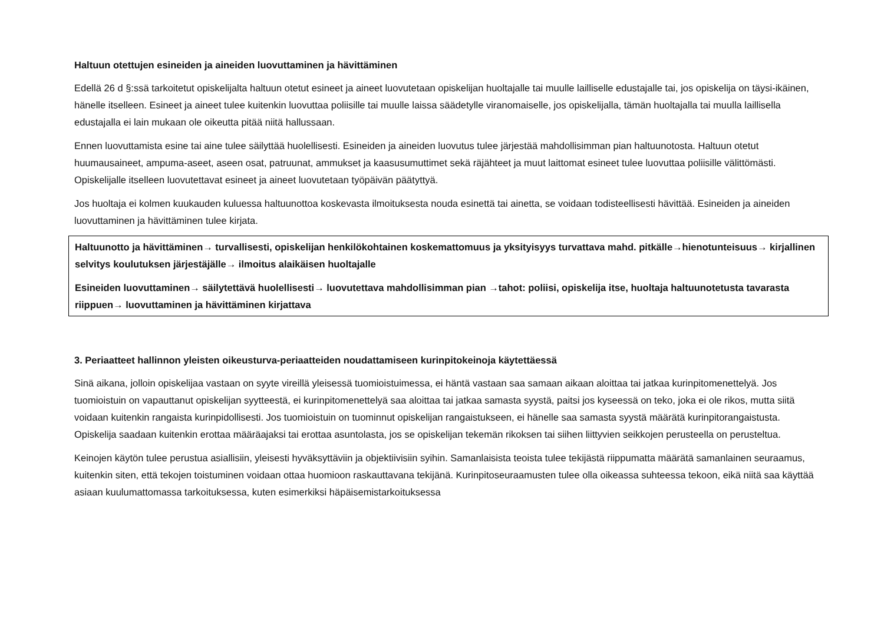Haltuun otettujen esineiden ja aineiden luovuttaminen ja hävittäminen
Edellä 26 d §:ssä tarkoitetut opiskelijalta haltuun otetut esineet ja aineet luovutetaan opiskelijan huoltajalle tai muulle lailliselle edustajalle tai, jos opiskelija on täysi-ikäinen, hänelle itselleen. Esineet ja aineet tulee kuitenkin luovuttaa poliisille tai muulle laissa säädetylle viranomaiselle, jos opiskelijalla, tämän huoltajalla tai muulla laillisella edustajalla ei lain mukaan ole oikeutta pitää niitä hallussaan.
Ennen luovuttamista esine tai aine tulee säilyttää huolellisesti. Esineiden ja aineiden luovutus tulee järjestää mahdollisimman pian haltuunotosta. Haltuun otetut huumausaineet, ampuma-aseet, aseen osat, patruunat, ammukset ja kaasusumuttimet sekä räjähteet ja muut laittomat esineet tulee luovuttaa poliisille välittömästi. Opiskelijalle itselleen luovutettavat esineet ja aineet luovutetaan työpäivän päätyttyä.
Jos huoltaja ei kolmen kuukauden kuluessa haltuunottoa koskevasta ilmoituksesta nouda esinettä tai ainetta, se voidaan todisteellisesti hävittää. Esineiden ja aineiden luovuttaminen ja hävittäminen tulee kirjata.
Haltuunotto ja hävittäminen→ turvallisesti, opiskelijan henkilökohtainen koskemattomuus ja yksityisyys turvattava mahd. pitkälle→hienotunteisuus→ kirjallinen selvitys koulutuksen järjestäjälle→ ilmoitus alaikäisen huoltajalle
Esineiden luovuttaminen→ säilytettävä huolellisesti→ luovutettava mahdollisimman pian →tahot: poliisi, opiskelija itse, huoltaja haltuunotetusta tavarasta riippuen→ luovuttaminen ja hävittäminen kirjattava
3. Periaatteet hallinnon yleisten oikeusturva-periaatteiden noudattamiseen kurinpitokeinoja käytettäessä
Sinä aikana, jolloin opiskelijaa vastaan on syyte vireillä yleisessä tuomioistuimessa, ei häntä vastaan saa samaan aikaan aloittaa tai jatkaa kurinpitomenettelyä. Jos tuomioistuin on vapauttanut opiskelijan syytteestä, ei kurinpitomenettelyä saa aloittaa tai jatkaa samasta syystä, paitsi jos kyseessä on teko, joka ei ole rikos, mutta siitä voidaan kuitenkin rangaista kurinpidollisesti. Jos tuomioistuin on tuominnut opiskelijan rangaistukseen, ei hänelle saa samasta syystä määrätä kurinpitorangaistusta. Opiskelija saadaan kuitenkin erottaa määräajaksi tai erottaa asuntolasta, jos se opiskelijan tekemän rikoksen tai siihen liittyvien seikkojen perusteella on perusteltua.
Keinojen käytön tulee perustua asiallisiin, yleisesti hyväksyttäviin ja objektiivisiin syihin. Samanlaisista teoista tulee tekijästä riippumatta määrätä samanlainen seuraamus, kuitenkin siten, että tekojen toistuminen voidaan ottaa huomioon raskauttavana tekijänä. Kurinpitoseuraamusten tulee olla oikeassa suhteessa tekoon, eikä niitä saa käyttää asiaan kuulumattomassa tarkoituksessa, kuten esimerkiksi häpäisemistarkoituksessa